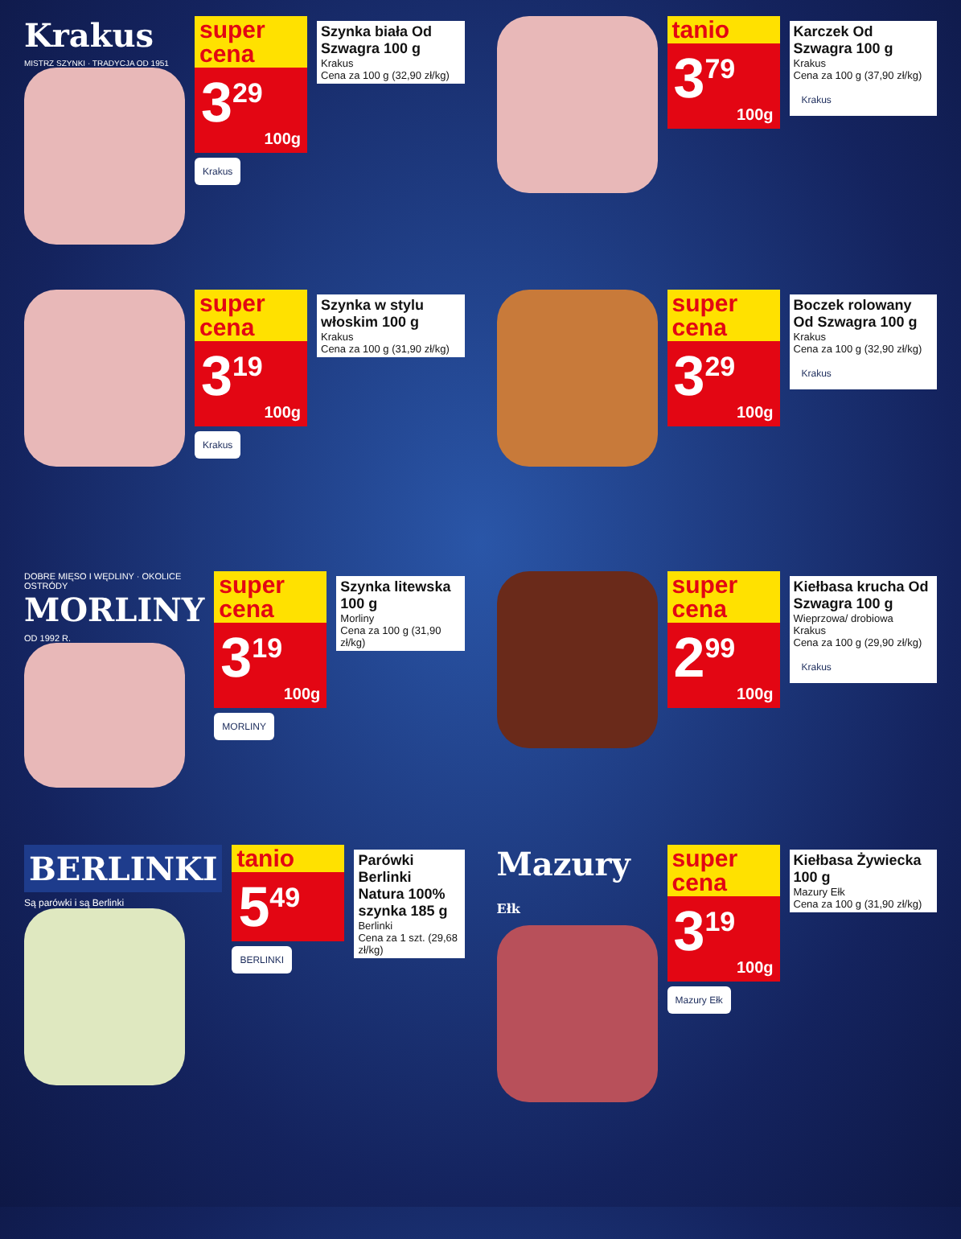Krakus
MISTRZ SZYNKI · TRADYCJA OD 1951
super cena
3<sup>29</sup>
100g
Krakus
Szynka biała Od Szwagra 100 g
Krakus
Cena za 100 g (32,90 zł/kg)
tanio
3<sup>79</sup>
100g
Karczek Od Szwagra 100 g
Krakus
Cena za 100 g (37,90 zł/kg)
Krakus
super cena
3<sup>19</sup>
100g
Krakus
Szynka w stylu włoskim 100 g
Krakus
Cena za 100 g (31,90 zł/kg)
super cena
3<sup>29</sup>
100g
Boczek rolowany Od Szwagra 100 g
Krakus
Cena za 100 g (32,90 zł/kg)
Krakus
DOBRE MIĘSO I WĘDLINY · OKOLICE OSTRÓDY
MORLINY
OD 1992 R.
super cena
3<sup>19</sup>
100g
MORLINY
Szynka litewska 100 g
Morliny
Cena za 100 g (31,90 zł/kg)
super cena
2<sup>99</sup>
100g
Kiełbasa krucha Od Szwagra 100 g
Wieprzowa/ drobiowa
Krakus
Cena za 100 g (29,90 zł/kg)
Krakus
BERLINKI
Są parówki i są Berlinki
tanio
5<sup>49</sup>
BERLINKI
Parówki Berlinki Natura 100% szynka 185 g
Berlinki
Cena za 1 szt. (29,68 zł/kg)
Mazury Ełk
super cena
3<sup>19</sup>
100g
Mazury Ełk
Kiełbasa Żywiecka 100 g
Mazury Ełk
Cena za 100 g (31,90 zł/kg)